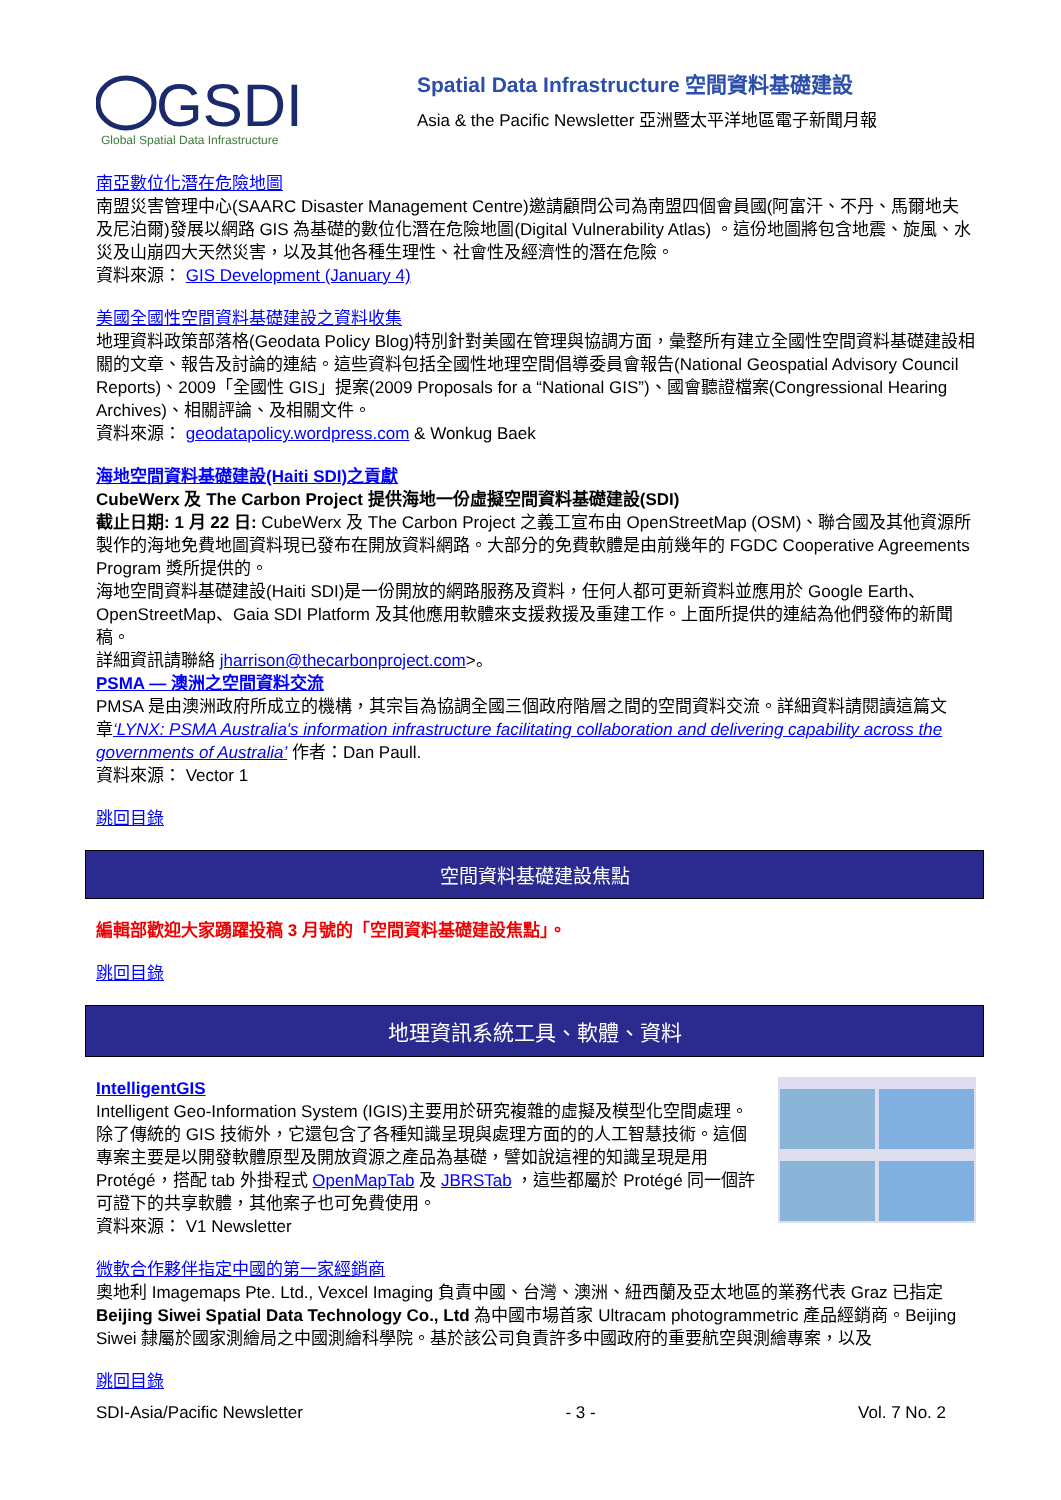GSDI
Global Spatial Data Infrastructure
Spatial Data Infrastructure 空間資料基礎建設
Asia & the Pacific Newsletter 亞洲暨太平洋地區電子新聞月報
南亞數位化潛在危險地圖
南盟災害管理中心(SAARC Disaster Management Centre)邀請顧問公司為南盟四個會員國(阿富汗、不丹、馬爾地夫及尼泊爾)發展以網路 GIS 為基礎的數位化潛在危險地圖(Digital Vulnerability Atlas) 。這份地圖將包含地震、旋風、水災及山崩四大天然災害，以及其他各種生理性、社會性及經濟性的潛在危險。
資料來源： GIS Development (January 4)
美國全國性空間資料基礎建設之資料收集
地理資料政策部落格(Geodata Policy Blog)特別針對美國在管理與協調方面，彙整所有建立全國性空間資料基礎建設相關的文章、報告及討論的連結。這些資料包括全國性地理空間倡導委員會報告(National Geospatial Advisory Council Reports)、2009「全國性 GIS」提案(2009 Proposals for a “National GIS”)、國會聽證檔案(Congressional Hearing Archives)、相關評論、及相關文件。
資料來源： geodatapolicy.wordpress.com & Wonkug Baek
海地空間資料基礎建設(Haiti SDI)之貢獻
CubeWerx 及 The Carbon Project 提供海地一份虛擬空間資料基礎建設(SDI)
截止日期: 1 月 22 日: CubeWerx 及 The Carbon Project 之義工宣布由 OpenStreetMap (OSM)、聯合國及其他資源所製作的海地免費地圖資料現已發布在開放資料網路。大部分的免費軟體是由前幾年的 FGDC Cooperative Agreements Program 獎所提供的。
海地空間資料基礎建設(Haiti SDI)是一份開放的網路服務及資料，任何人都可更新資料並應用於 Google Earth、OpenStreetMap、Gaia SDI Platform 及其他應用軟體來支援救援及重建工作。上面所提供的連結為他們發佈的新聞稿。
詳細資訊請聯絡 jharrison@thecarbonproject.com>。
PSMA — 澳洲之空間資料交流
PMSA 是由澳洲政府所成立的機構，其宗旨為協調全國三個政府階層之間的空間資料交流。詳細資料請閱讀這篇文章‘LYNX: PSMA Australia's information infrastructure facilitating collaboration and delivering capability across the governments of Australia’ 作者：Dan Paull.
資料來源： Vector 1
跳回目錄
空間資料基礎建設焦點
編輯部歡迎大家踴躍投稿 3 月號的「空間資料基礎建設焦點」。
跳回目錄
地理資訊系統工具、軟體、資料
IntelligentGIS
Intelligent Geo-Information System (IGIS)主要用於研究複雜的虛擬及模型化空間處理。除了傳統的 GIS 技術外，它還包含了各種知識呈現與處理方面的的人工智慧技術。這個專案主要是以開發軟體原型及開放資源之產品為基礎，譬如說這裡的知識呈現是用 Protégé，搭配 tab 外掛程式 OpenMapTab 及 JBRSTab ，這些都屬於 Protégé 同一個許可證下的共享軟體，其他案子也可免費使用。
資料來源： V1 Newsletter
微軟合作夥伴指定中國的第一家經銷商
奧地利 Imagemaps Pte. Ltd., Vexcel Imaging 負責中國、台灣、澳洲、紐西蘭及亞太地區的業務代表 Graz 已指定 Beijing Siwei Spatial Data Technology Co., Ltd 為中國市場首家 Ultracam photogrammetric 產品經銷商。Beijing Siwei 隸屬於國家測繪局之中國測繪科學院。基於該公司負責許多中國政府的重要航空與測繪專案，以及
跳回目錄
SDI-Asia/Pacific Newsletter - 3 - Vol. 7 No. 2